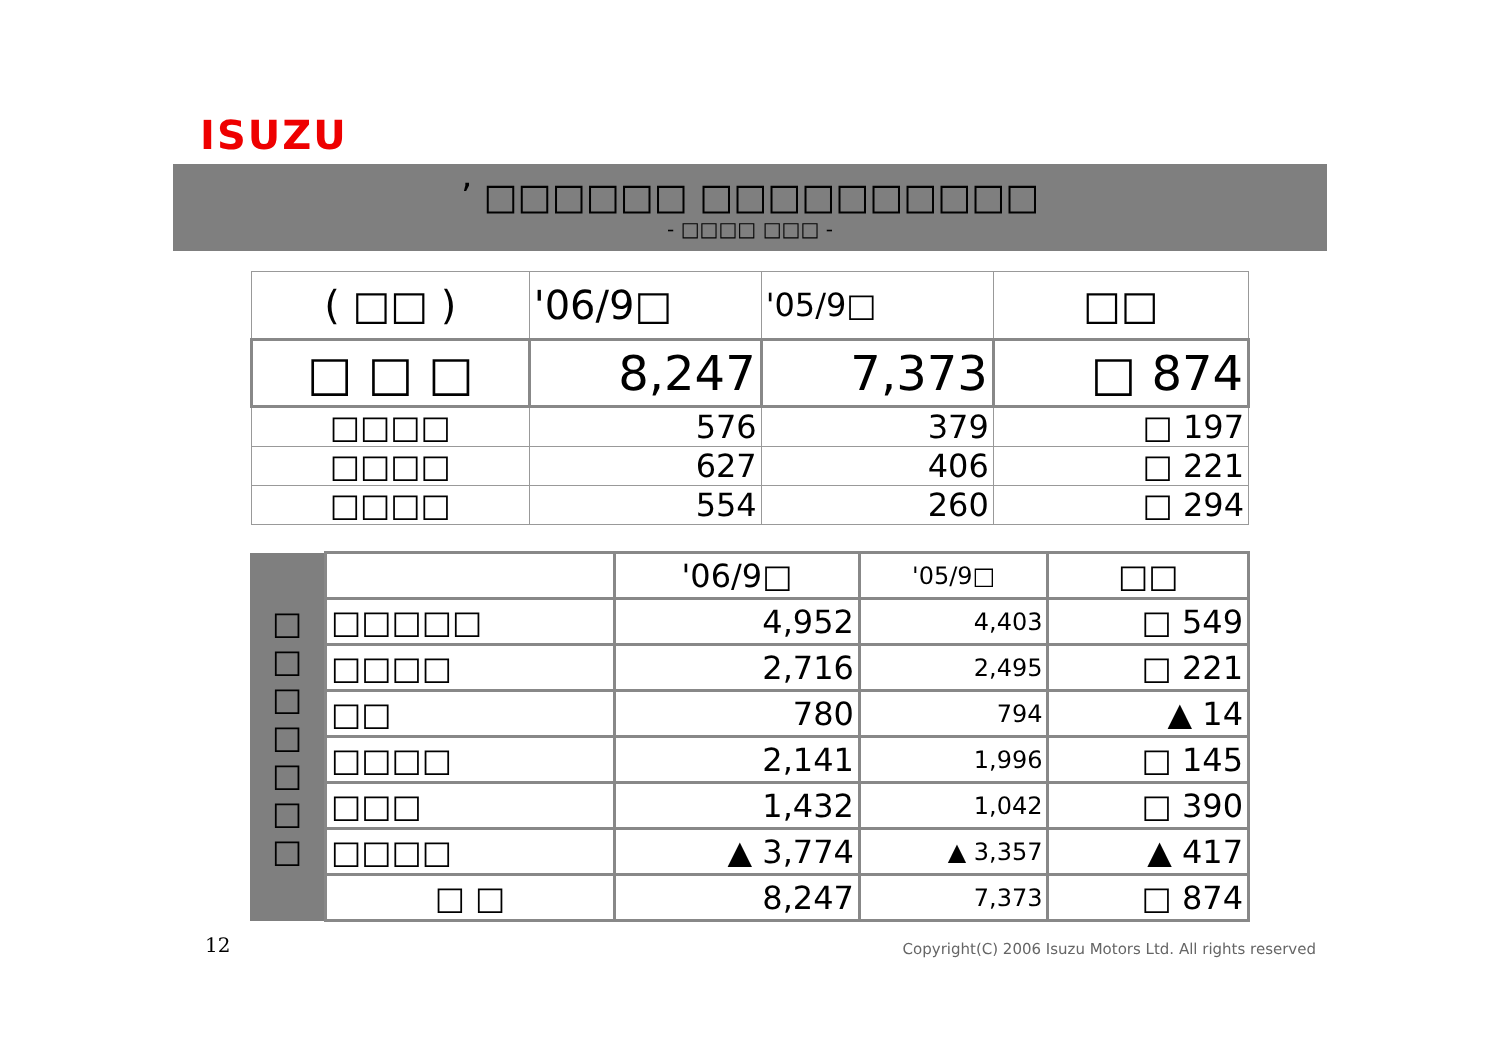ISUZU
’ □□□□□□ □□□□□□□□□□
- □□□□ □□□ -
| ( □□ ) | '06/9□ | '05/9□ | □□ |
| □ □ □ | 8,247 | 7,373 | □ 874 |
| □□□□ | 576 | 379 | □ 197 |
| □□□□ | 627 | 406 | □ 221 |
| □□□□ | 554 | 260 | □ 294 |
| □ □ □ □ □ □ □ | | '06/9□ | '05/9□ | □□ |
| | □□□□□ | 4,952 | 4,403 | □ 549 |
| | □□□□ | 2,716 | 2,495 | □ 221 |
| | □□ | 780 | 794 | ▲ 14 |
| | □□□□ | 2,141 | 1,996 | □ 145 |
| | □□□ | 1,432 | 1,042 | □ 390 |
| | □□□□ | ▲ 3,774 | ▲ 3,357 | ▲ 417 |
| | □ □ | 8,247 | 7,373 | □ 874 |
12
Copyright(C) 2006 Isuzu Motors Ltd. All rights reserved